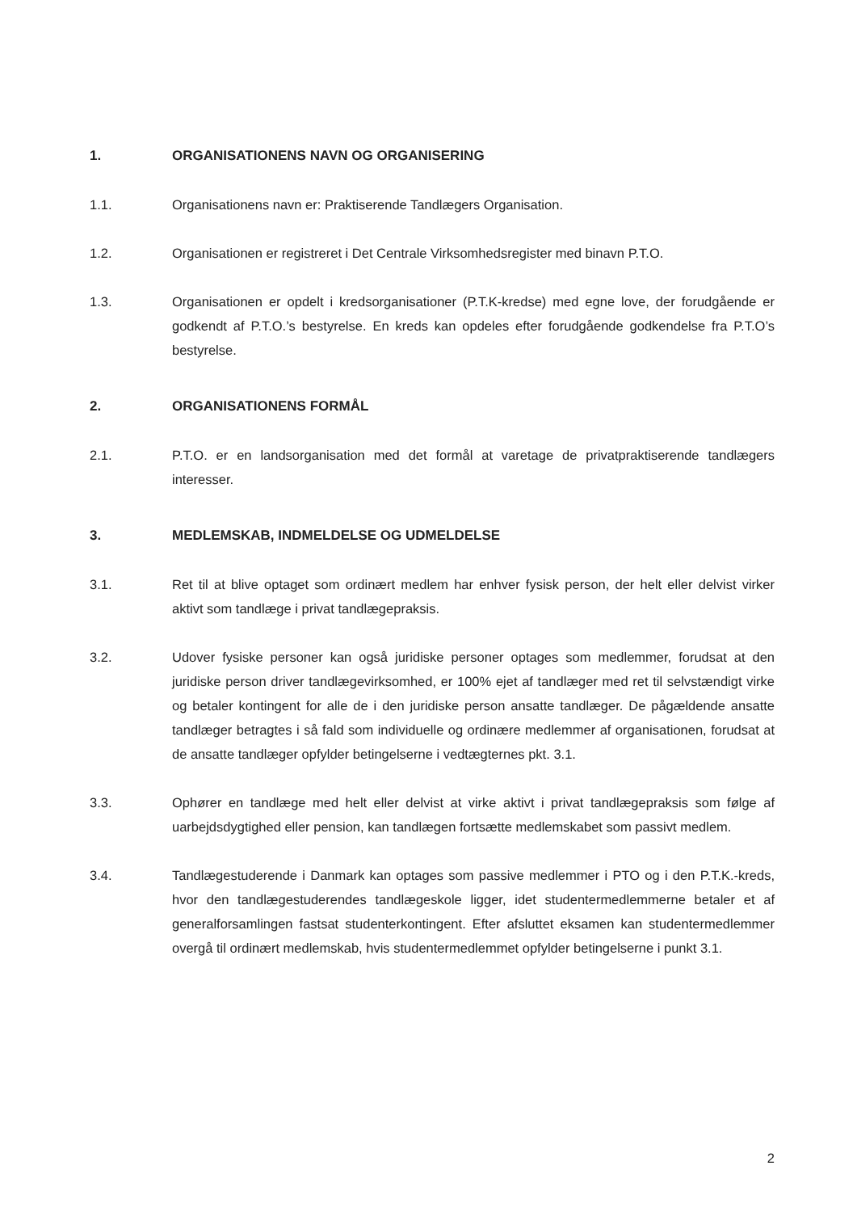1. ORGANISATIONENS NAVN OG ORGANISERING
1.1. Organisationens navn er: Praktiserende Tandlægers Organisation.
1.2. Organisationen er registreret i Det Centrale Virksomhedsregister med binavn P.T.O.
1.3. Organisationen er opdelt i kredsorganisationer (P.T.K-kredse) med egne love, der forudgående er godkendt af P.T.O.’s bestyrelse. En kreds kan opdeles efter forudgående godkendelse fra P.T.O’s bestyrelse.
2. ORGANISATIONENS FORMÅL
2.1. P.T.O. er en landsorganisation med det formål at varetage de privatpraktiserende tandlægers interesser.
3. MEDLEMSKAB, INDMELDELSE OG UDMELDELSE
3.1. Ret til at blive optaget som ordinært medlem har enhver fysisk person, der helt eller delvist virker aktivt som tandlæge i privat tandlægepraksis.
3.2. Udover fysiske personer kan også juridiske personer optages som medlemmer, forudsat at den juridiske person driver tandlægevirksomhed, er 100% ejet af tandlæger med ret til selvstændigt virke og betaler kontingent for alle de i den juridiske person ansatte tandlæger. De pågældende ansatte tandlæger betragtes i så fald som individuelle og ordinære medlemmer af organisationen, forudsat at de ansatte tandlæger opfylder betingelserne i vedtægternes pkt. 3.1.
3.3. Ophører en tandlæge med helt eller delvist at virke aktivt i privat tandlægepraksis som følge af uarbejdsdygtighed eller pension, kan tandlægen fortsætte medlemskabet som passivt medlem.
3.4. Tandlægestuderende i Danmark kan optages som passive medlemmer i PTO og i den P.T.K.-kreds, hvor den tandlægestuderendes tandlægeskole ligger, idet studentermedlemmerne betaler et af generalforsamlingen fastsat studenterkontingent. Efter afsluttet eksamen kan studentermedlemmer overgå til ordinært medlemskab, hvis studentermedlemmet opfylder betingelserne i punkt 3.1.
2